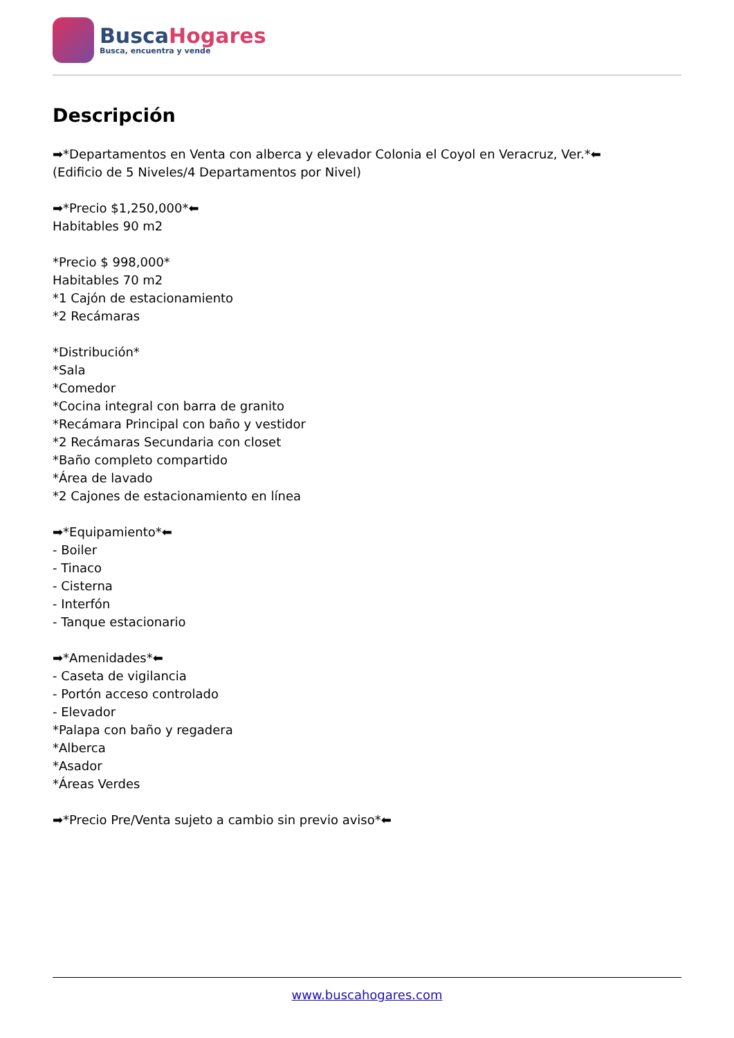Busca Hogares
Busca, encuentra y vende
Descripción
➡*Departamentos en Venta con alberca y elevador Colonia el Coyol en Veracruz, Ver.*⬅ (Edificio de 5 Niveles/4 Departamentos por Nivel) ➡*Precio $1,250,000*⬅ Habitables 90 m2 *Precio $ 998,000* Habitables 70 m2 *1 Cajón de estacionamiento *2 Recámaras *Distribución* *Sala *Comedor *Cocina integral con barra de granito *Recámara Principal con baño y vestidor *2 Recámaras Secundaria con closet *Baño completo compartido *Área de lavado *2 Cajones de estacionamiento en línea ➡*Equipamiento*⬅ - Boiler - Tinaco - Cisterna - Interfón - Tanque estacionario ➡*Amenidades*⬅ - Caseta de vigilancia - Portón acceso controlado - Elevador *Palapa con baño y regadera *Alberca *Asador *Áreas Verdes ➡*Precio Pre/Venta sujeto a cambio sin previo aviso*⬅
www.buscahogares.com